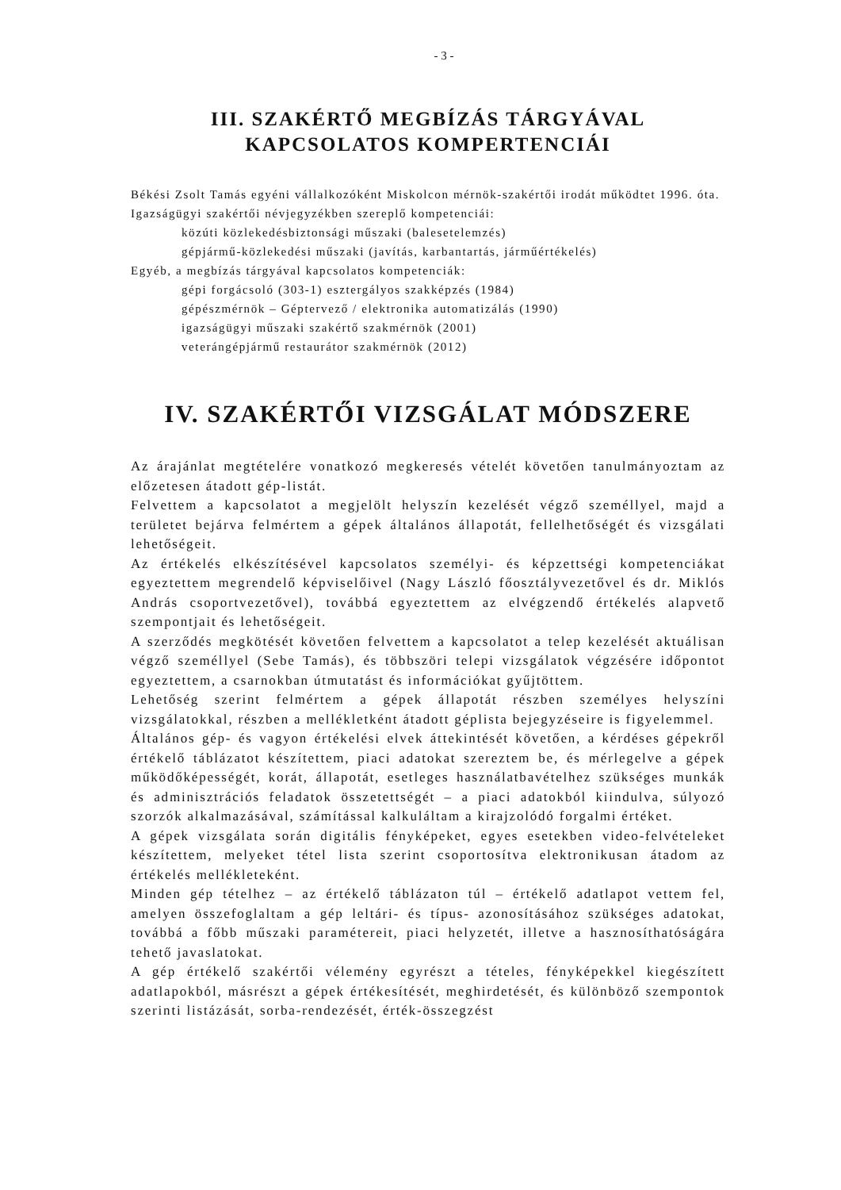- 3 -
III. SZAKÉRTŐ MEGBÍZÁS TÁRGYÁVAL
KAPCSOLATOS KOMPERTENCIÁI
Békési Zsolt Tamás egyéni vállalkozóként Miskolcon mérnök-szakértői irodát működtet 1996. óta.
Igazságügyi szakértői névjegyzékben szereplő kompetenciái:
közúti közlekedésbiztonsági műszaki (balesetelemzés)
gépjármű-közlekedési műszaki (javítás, karbantartás, járműértékelés)
Egyéb, a megbízás tárgyával kapcsolatos kompetenciák:
gépi forgácsoló (303-1) esztergályos szakképzés (1984)
gépészmérnök – Géptervező / elektronika automatizálás (1990)
igazságügyi műszaki szakértő szakmérnök (2001)
veterángépjármű restaurátor szakmérnök (2012)
IV. SZAKÉRTŐI VIZSGÁLAT MÓDSZERE
Az árajánlat megtételére vonatkozó megkeresés vételét követően tanulmányoztam az előzetesen átadott gép-listát.
Felvettem a kapcsolatot a megjelölt helyszín kezelését végző személlyel, majd a területet bejárva felmértem a gépek általános állapotát, fellelhetőségét és vizsgálati lehetőségeit.
Az értékelés elkészítésével kapcsolatos személyi- és képzettségi kompetenciákat egyeztettem megrendelő képviselőivel (Nagy László főosztályvezetővel és dr. Miklós András csoportvezetővel), továbbá egyeztettem az elvégzendő értékelés alapvető szempontjait és lehetőségeit.
A szerződés megkötését követően felvettem a kapcsolatot a telep kezelését aktuálisan végző személlyel (Sebe Tamás), és többszöri telepi vizsgálatok végzésére időpontot egyeztettem, a csarnokban útmutatást és információkat gyűjtöttem.
Lehetőség szerint felmértem a gépek állapotát részben személyes helyszíni vizsgálatokkal, részben a mellékletként átadott géplista bejegyzéseire is figyelemmel.
Általános gép- és vagyon értékelési elvek áttekintését követően, a kérdéses gépekről értékelő táblázatot készítettem, piaci adatokat szereztem be, és mérlegelve a gépek működőképességét, korát, állapotát, esetleges használatbavételhez szükséges munkák és adminisztrációs feladatok összetettségét – a piaci adatokból kiindulva, súlyozó szorzók alkalmazásával, számítással kalkuláltam a kirajzolódó forgalmi értéket.
A gépek vizsgálata során digitális fényképeket, egyes esetekben video-felvételeket készítettem, melyeket tétel lista szerint csoportosítva elektronikusan átadom az értékelés mellékleteként.
Minden gép tételhez – az értékelő táblázaton túl – értékelő adatlapot vettem fel, amelyen összefoglaltam a gép leltári- és típus- azonosításához szükséges adatokat, továbbá a főbb műszaki paramétereit, piaci helyzetét, illetve a hasznosíthatóságára tehető javaslatokat.
A gép értékelő szakértői vélemény egyrészt a tételes, fényképekkel kiegészített adatlapokból, másrészt a gépek értékesítését, meghirdetését, és különböző szempontok szerinti listázását, sorba-rendezését, érték-összegzést